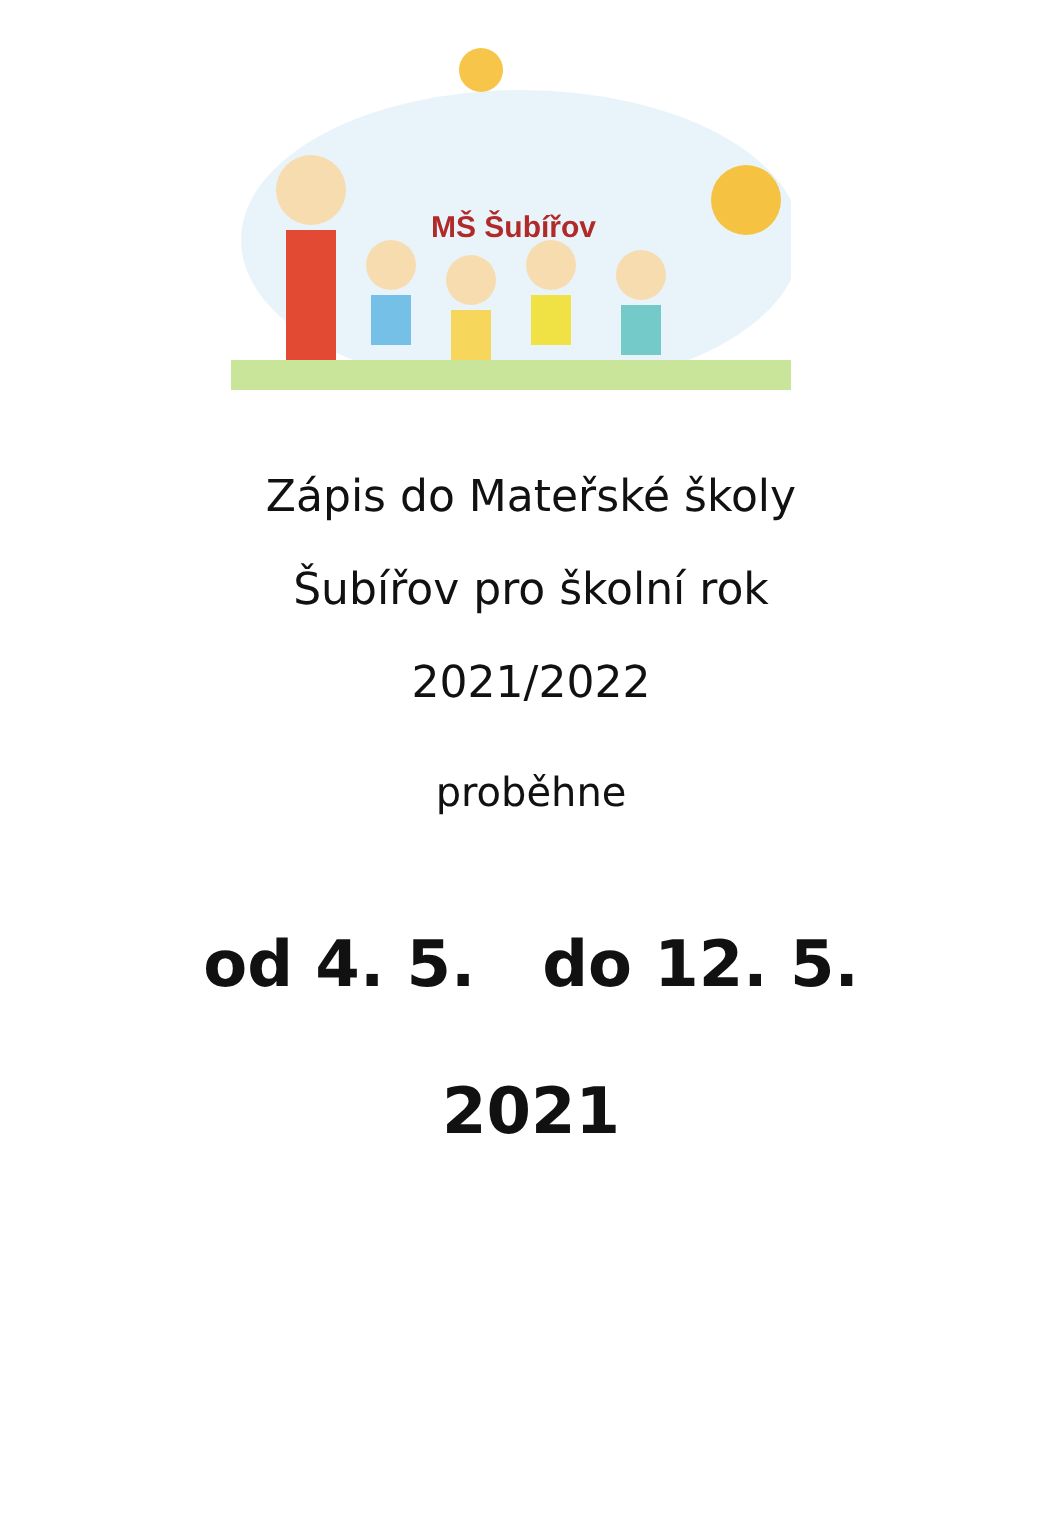MŠ Šubířov
Zápis do Mateřské školy
Šubířov pro školní rok
2021/2022
proběhne
od 4. 5. do 12. 5.
2021